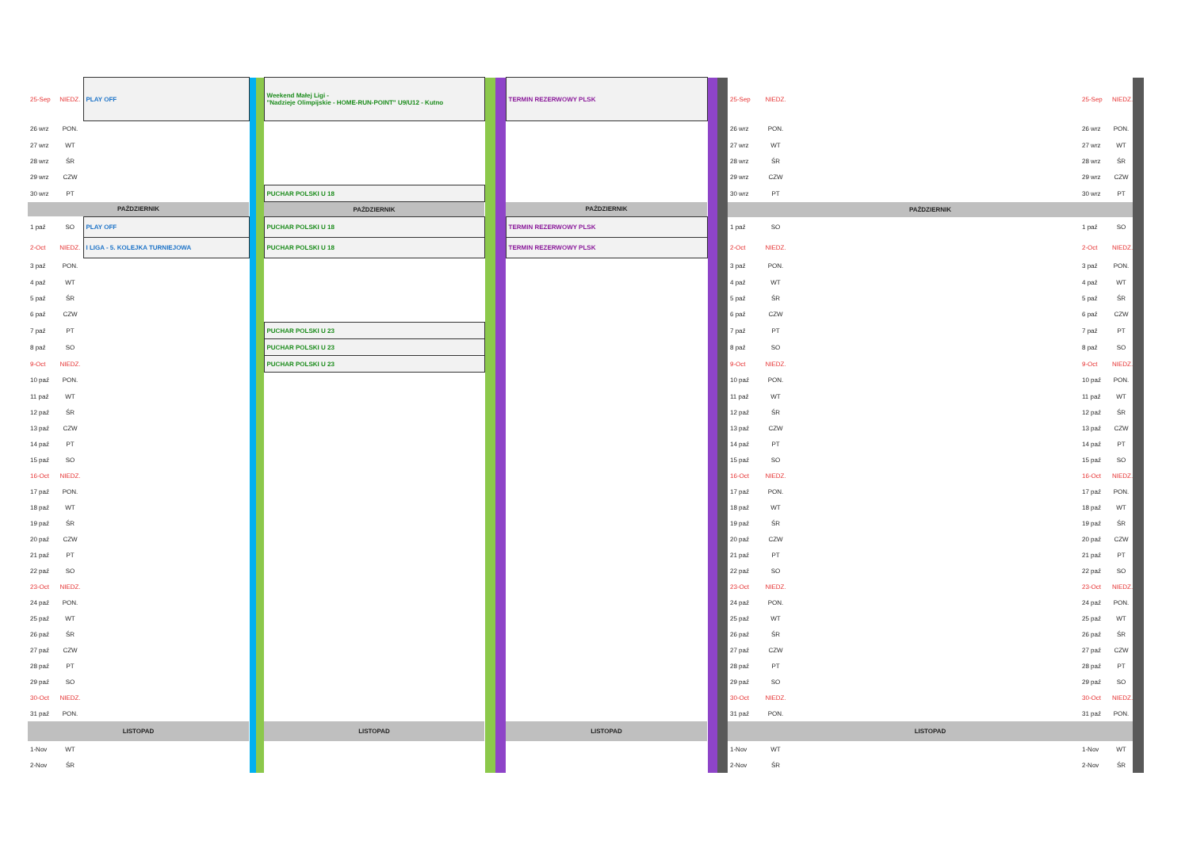| 25-Sep | NIEDZ. | PLAY OFF | | | Weekend Małej Ligi - "Nadzieje Olimpijskie - HOME-RUN-POINT" U9/U12 - Kutno | | | TERMIN REZERWOWY PLSK | | | 25-Sep | NIEDZ. | | 25-Sep | NIEDZ. | |
| 26 wrz | PON. | | | | | | | | | | 26 wrz | PON. | | 26 wrz | PON. | |
| 27 wrz | WT | | | | | | | | | | 27 wrz | WT | | 27 wrz | WT | |
| 28 wrz | ŚR | | | | | | | | | | 28 wrz | ŚR | | 28 wrz | ŚR | |
| 29 wrz | CZW | | | | | | | | | | 29 wrz | CZW | | 29 wrz | CZW | |
| 30 wrz | PT | | | | PUCHAR POLSKI U 18 | | | | | | 30 wrz | PT | | 30 wrz | PT | |
| PAŹDZIERNIK | | | | | PAŹDZIERNIK | | | PAŹDZIERNIK | | | PAŹDZIERNIK | | | | | |
| 1 paź | SO | PLAY OFF | | | PUCHAR POLSKI U 18 | | | TERMIN REZERWOWY PLSK | | | 1 paź | SO | | 1 paź | SO | |
| 2-Oct | NIEDZ. | I LIGA - 5. KOLEJKA TURNIEJOWA | | | PUCHAR POLSKI U 18 | | | TERMIN REZERWOWY PLSK | | | 2-Oct | NIEDZ. | | 2-Oct | NIEDZ. | |
| 3 paź | PON. | | | | | | | | | | 3 paź | PON. | | 3 paź | PON. | |
| 4 paź | WT | | | | | | | | | | 4 paź | WT | | 4 paź | WT | |
| 5 paź | ŚR | | | | | | | | | | 5 paź | ŚR | | 5 paź | ŚR | |
| 6 paź | CZW | | | | | | | | | | 6 paź | CZW | | 6 paź | CZW | |
| 7 paź | PT | | | | PUCHAR POLSKI U 23 | | | | | | 7 paź | PT | | 7 paź | PT | |
| 8 paź | SO | | | | PUCHAR POLSKI U 23 | | | | | | 8 paź | SO | | 8 paź | SO | |
| 9-Oct | NIEDZ. | | | | PUCHAR POLSKI U 23 | | | | | | 9-Oct | NIEDZ. | | 9-Oct | NIEDZ. | |
| 10 paź | PON. | | | | | | | | | | 10 paź | PON. | | 10 paź | PON. | |
| 11 paź | WT | | | | | | | | | | 11 paź | WT | | 11 paź | WT | |
| 12 paź | ŚR | | | | | | | | | | 12 paź | ŚR | | 12 paź | ŚR | |
| 13 paź | CZW | | | | | | | | | | 13 paź | CZW | | 13 paź | CZW | |
| 14 paź | PT | | | | | | | | | | 14 paź | PT | | 14 paź | PT | |
| 15 paź | SO | | | | | | | | | | 15 paź | SO | | 15 paź | SO | |
| 16-Oct | NIEDZ. | | | | | | | | | | 16-Oct | NIEDZ. | | 16-Oct | NIEDZ. | |
| 17 paź | PON. | | | | | | | | | | 17 paź | PON. | | 17 paź | PON. | |
| 18 paź | WT | | | | | | | | | | 18 paź | WT | | 18 paź | WT | |
| 19 paź | ŚR | | | | | | | | | | 19 paź | ŚR | | 19 paź | ŚR | |
| 20 paź | CZW | | | | | | | | | | 20 paź | CZW | | 20 paź | CZW | |
| 21 paź | PT | | | | | | | | | | 21 paź | PT | | 21 paź | PT | |
| 22 paź | SO | | | | | | | | | | 22 paź | SO | | 22 paź | SO | |
| 23-Oct | NIEDZ. | | | | | | | | | | 23-Oct | NIEDZ. | | 23-Oct | NIEDZ. | |
| 24 paź | PON. | | | | | | | | | | 24 paź | PON. | | 24 paź | PON. | |
| 25 paź | WT | | | | | | | | | | 25 paź | WT | | 25 paź | WT | |
| 26 paź | ŚR | | | | | | | | | | 26 paź | ŚR | | 26 paź | ŚR | |
| 27 paź | CZW | | | | | | | | | | 27 paź | CZW | | 27 paź | CZW | |
| 28 paź | PT | | | | | | | | | | 28 paź | PT | | 28 paź | PT | |
| 29 paź | SO | | | | | | | | | | 29 paź | SO | | 29 paź | SO | |
| 30-Oct | NIEDZ. | | | | | | | | | | 30-Oct | NIEDZ. | | 30-Oct | NIEDZ. | |
| 31 paź | PON. | | | | | | | | | | 31 paź | PON. | | 31 paź | PON. | |
| LISTOPAD | | | | | LISTOPAD | | | LISTOPAD | | | LISTOPAD | | | | | |
| 1-Nov | WT | | | | | | | | | | 1-Nov | WT | | 1-Nov | WT | |
| 2-Nov | ŚR | | | | | | | | | | 2-Nov | ŚR | | 2-Nov | ŚR | |